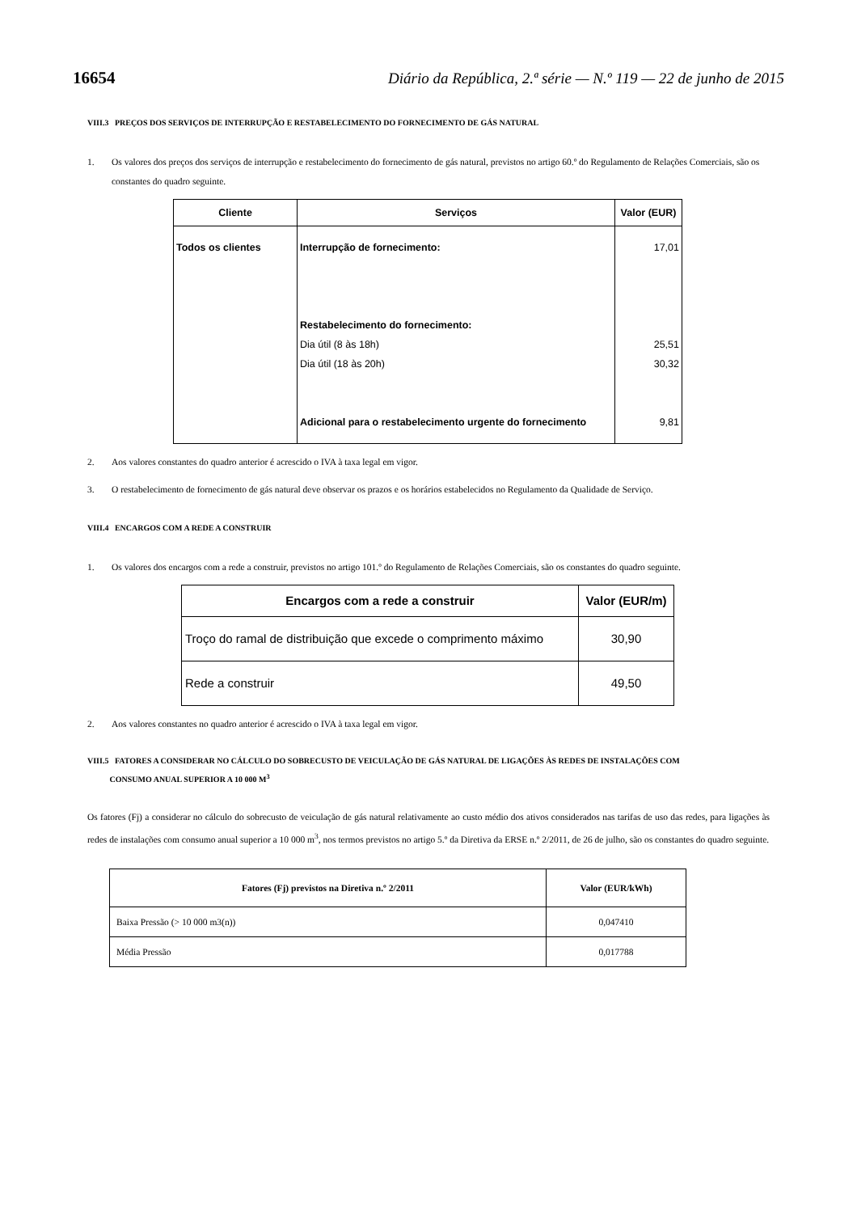16654 Diário da República, 2.ª série — N.º 119 — 22 de junho de 2015
VIII.3 PREÇOS DOS SERVIÇOS DE INTERRUPÇÃO E RESTABELECIMENTO DO FORNECIMENTO DE GÁS NATURAL
1. Os valores dos preços dos serviços de interrupção e restabelecimento do fornecimento de gás natural, previstos no artigo 60.º do Regulamento de Relações Comerciais, são os constantes do quadro seguinte.
| Cliente | Serviços | Valor (EUR) |
| --- | --- | --- |
| Todos os clientes | Interrupção de fornecimento: Restabelecimento do fornecimento: Dia útil (8 às 18h) Dia útil (18 às 20h) Adicional para o restabelecimento urgente do fornecimento | 17,01 25,51 30,32 9,81 |
2. Aos valores constantes do quadro anterior é acrescido o IVA à taxa legal em vigor.
3. O restabelecimento de fornecimento de gás natural deve observar os prazos e os horários estabelecidos no Regulamento da Qualidade de Serviço.
VIII.4 ENCARGOS COM A REDE A CONSTRUIR
1. Os valores dos encargos com a rede a construir, previstos no artigo 101.º do Regulamento de Relações Comerciais, são os constantes do quadro seguinte.
| Encargos com a rede a construir | Valor (EUR/m) |
| --- | --- |
| Troço do ramal de distribuição que excede o comprimento máximo | 30,90 |
| Rede a construir | 49,50 |
2. Aos valores constantes no quadro anterior é acrescido o IVA à taxa legal em vigor.
VIII.5 FATORES A CONSIDERAR NO CÁLCULO DO SOBRECUSTO DE VEICULAÇÃO DE GÁS NATURAL DE LIGAÇÕES ÀS REDES DE INSTALAÇÕES COM
CONSUMO ANUAL SUPERIOR A 10 000 M<sup>3</sup>
Os fatores (Fj) a considerar no cálculo do sobrecusto de veiculação de gás natural relativamente ao custo médio dos ativos considerados nas tarifas de uso das redes, para ligações às redes de instalações com consumo anual superior a 10 000 m<sup>3</sup>, nos termos previstos no artigo 5.º da Diretiva da ERSE n.º 2/2011, de 26 de julho, são os constantes do quadro seguinte.
| Fatores (Fj) previstos na Diretiva n.º 2/2011 | Valor (EUR/kWh) |
| --- | --- |
| Baixa Pressão (> 10 000 m3(n)) | 0,047410 |
| Média Pressão | 0,017788 |